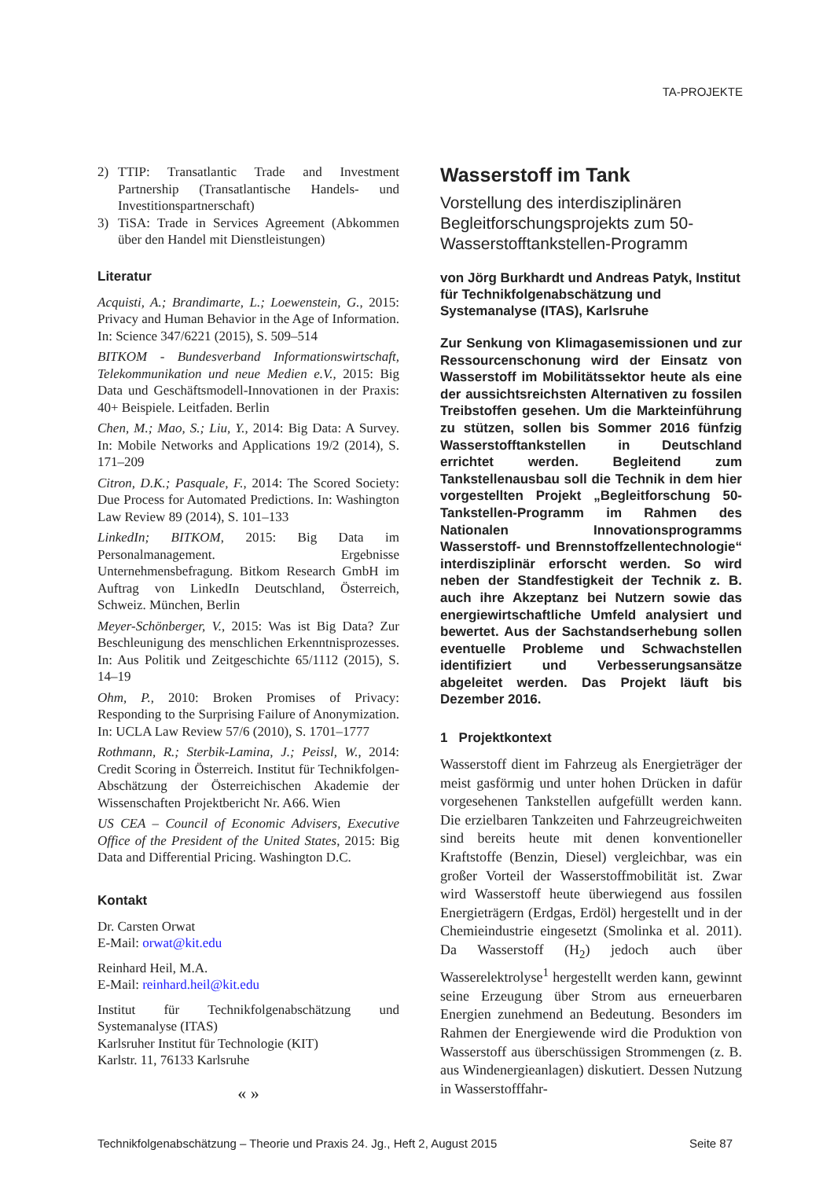TA-PROJEKTE
2) TTIP: Transatlantic Trade and Investment Partnership (Transatlantische Handels- und Investitionspartnerschaft)
3) TiSA: Trade in Services Agreement (Abkommen über den Handel mit Dienstleistungen)
Literatur
Acquisti, A.; Brandimarte, L.; Loewenstein, G., 2015: Privacy and Human Behavior in the Age of Information. In: Science 347/6221 (2015), S. 509–514
BITKOM - Bundesverband Informationswirtschaft, Telekommunikation und neue Medien e.V., 2015: Big Data und Geschäftsmodell-Innovationen in der Praxis: 40+ Beispiele. Leitfaden. Berlin
Chen, M.; Mao, S.; Liu, Y., 2014: Big Data: A Survey. In: Mobile Networks and Applications 19/2 (2014), S. 171–209
Citron, D.K.; Pasquale, F., 2014: The Scored Society: Due Process for Automated Predictions. In: Washington Law Review 89 (2014), S. 101–133
LinkedIn; BITKOM, 2015: Big Data im Personalmanagement. Ergebnisse Unternehmensbefragung. Bitkom Research GmbH im Auftrag von LinkedIn Deutschland, Österreich, Schweiz. München, Berlin
Meyer-Schönberger, V., 2015: Was ist Big Data? Zur Beschleunigung des menschlichen Erkenntnisprozesses. In: Aus Politik und Zeitgeschichte 65/1112 (2015), S. 14–19
Ohm, P., 2010: Broken Promises of Privacy: Responding to the Surprising Failure of Anonymization. In: UCLA Law Review 57/6 (2010), S. 1701–1777
Rothmann, R.; Sterbik-Lamina, J.; Peissl, W., 2014: Credit Scoring in Österreich. Institut für Technikfolgen-Abschätzung der Österreichischen Akademie der Wissenschaften Projektbericht Nr. A66. Wien
US CEA – Council of Economic Advisers, Executive Office of the President of the United States, 2015: Big Data and Differential Pricing. Washington D.C.
Kontakt
Dr. Carsten Orwat
E-Mail: orwat@kit.edu
Reinhard Heil, M.A.
E-Mail: reinhard.heil@kit.edu
Institut für Technikfolgenabschätzung und Systemanalyse (ITAS)
Karlsruher Institut für Technologie (KIT)
Karlstr. 11, 76133 Karlsruhe
« »
Wasserstoff im Tank
Vorstellung des interdisziplinären Begleitforschungsprojekts zum 50-Wasserstofftankstellen-Programm
von Jörg Burkhardt und Andreas Patyk, Institut für Technikfolgenabschätzung und Systemanalyse (ITAS), Karlsruhe
Zur Senkung von Klimagasemissionen und zur Ressourcenschonung wird der Einsatz von Wasserstoff im Mobilitätssektor heute als eine der aussichtsreichsten Alternativen zu fossilen Treibstoffen gesehen. Um die Markteinführung zu stützen, sollen bis Sommer 2016 fünfzig Wasserstofftankstellen in Deutschland errichtet werden. Begleitend zum Tankstellenausbau soll die Technik in dem hier vorgestellten Projekt „Begleitforschung 50-Tankstellen-Programm im Rahmen des Nationalen Innovationsprogramms Wasserstoff- und Brennstoffzellentechnologie“ interdisziplinär erforscht werden. So wird neben der Standfestigkeit der Technik z. B. auch ihre Akzeptanz bei Nutzern sowie das energiewirtschaftliche Umfeld analysiert und bewertet. Aus der Sachstandserhebung sollen eventuelle Probleme und Schwachstellen identifiziert und Verbesserungsansätze abgeleitet werden. Das Projekt läuft bis Dezember 2016.
1 Projektkontext
Wasserstoff dient im Fahrzeug als Energieträger der meist gasförmig und unter hohen Drücken in dafür vorgesehenen Tankstellen aufgefüllt werden kann. Die erzielbaren Tankzeiten und Fahrzeugreichweiten sind bereits heute mit denen konventioneller Kraftstoffe (Benzin, Diesel) vergleichbar, was ein großer Vorteil der Wasserstoffmobilität ist. Zwar wird Wasserstoff heute überwiegend aus fossilen Energieträgern (Erdgas, Erdöl) hergestellt und in der Chemieindustrie eingesetzt (Smolinka et al. 2011). Da Wasserstoff (H<sub>2</sub>) jedoch auch über Wasserelektrolyse<sup>1</sup> hergestellt werden kann, gewinnt seine Erzeugung über Strom aus erneuerbaren Energien zunehmend an Bedeutung. Besonders im Rahmen der Energiewende wird die Produktion von Wasserstoff aus überschüssigen Strommengen (z. B. aus Windenergieanlagen) diskutiert. Dessen Nutzung in Wasserstofffahr-
Technikfolgenabschätzung – Theorie und Praxis 24. Jg., Heft 2, August 2015 Seite 87